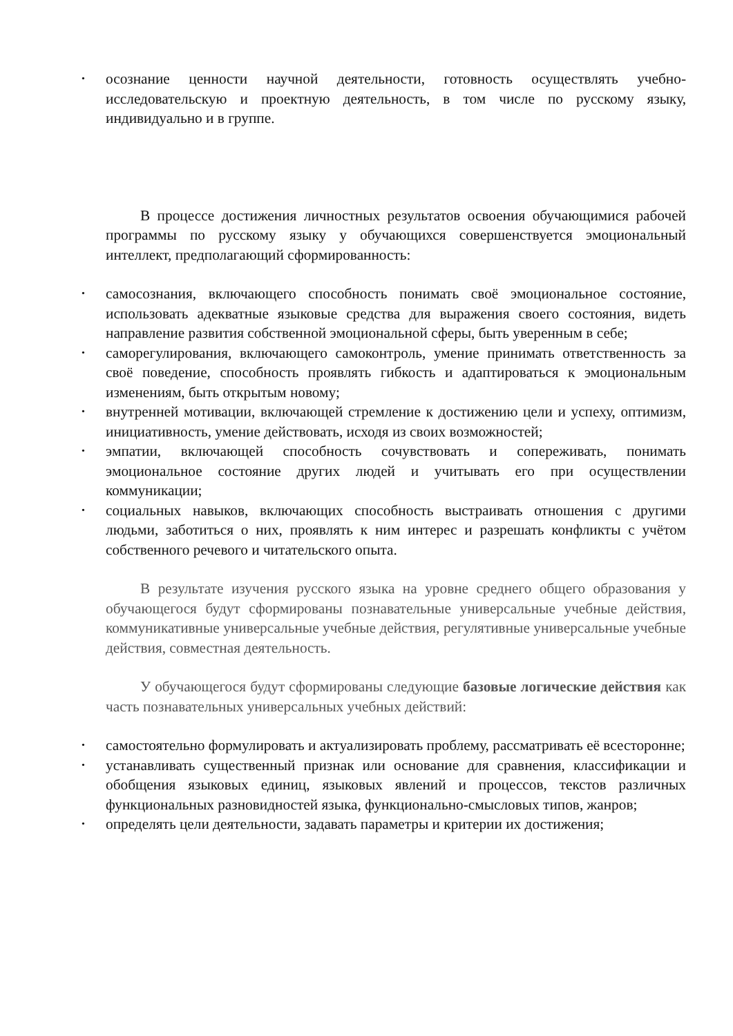• осознание ценности научной деятельности, готовность осуществлять учебно-исследовательскую и проектную деятельность, в том числе по русскому языку, индивидуально и в группе.
В процессе достижения личностных результатов освоения обучающимися рабочей программы по русскому языку у обучающихся совершенствуется эмоциональный интеллект, предполагающий сформированность:
• самосознания, включающего способность понимать своё эмоциональное состояние, использовать адекватные языковые средства для выражения своего состояния, видеть направление развития собственной эмоциональной сферы, быть уверенным в себе;
• саморегулирования, включающего самоконтроль, умение принимать ответственность за своё поведение, способность проявлять гибкость и адаптироваться к эмоциональным изменениям, быть открытым новому;
• внутренней мотивации, включающей стремление к достижению цели и успеху, оптимизм, инициативность, умение действовать, исходя из своих возможностей;
• эмпатии, включающей способность сочувствовать и сопереживать, понимать эмоциональное состояние других людей и учитывать его при осуществлении коммуникации;
• социальных навыков, включающих способность выстраивать отношения с другими людьми, заботиться о них, проявлять к ним интерес и разрешать конфликты с учётом собственного речевого и читательского опыта.
В результате изучения русского языка на уровне среднего общего образования у обучающегося будут сформированы познавательные универсальные учебные действия, коммуникативные универсальные учебные действия, регулятивные универсальные учебные действия, совместная деятельность.
У обучающегося будут сформированы следующие базовые логические действия как часть познавательных универсальных учебных действий:
• самостоятельно формулировать и актуализировать проблему, рассматривать её всесторонне;
• устанавливать существенный признак или основание для сравнения, классификации и обобщения языковых единиц, языковых явлений и процессов, текстов различных функциональных разновидностей языка, функционально-смысловых типов, жанров;
• определять цели деятельности, задавать параметры и критерии их достижения;